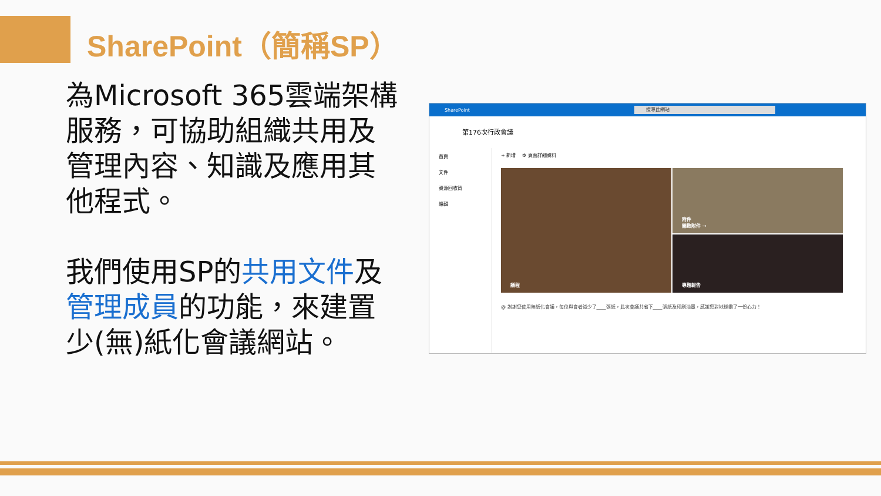SharePoint（簡稱SP）
為Microsoft 365雲端架構服務，可協助組織共用及管理內容、知識及應用其他程式。
我們使用SP的共用文件及管理成員的功能，來建置少(無)紙化會議網站。
SharePoint 搜尋此網站
第176次行政會議
首頁
文件
資源回收筒
編輯
+ 新增 　⚙ 頁面詳細資料
議程
附件
開啟附件 →
專題報告
@ 謝謝您使用無紙化會議，每位與會者減少了____張紙，此次會議共省下____張紙及印刷油墨，感謝您對地球盡了一份心力！